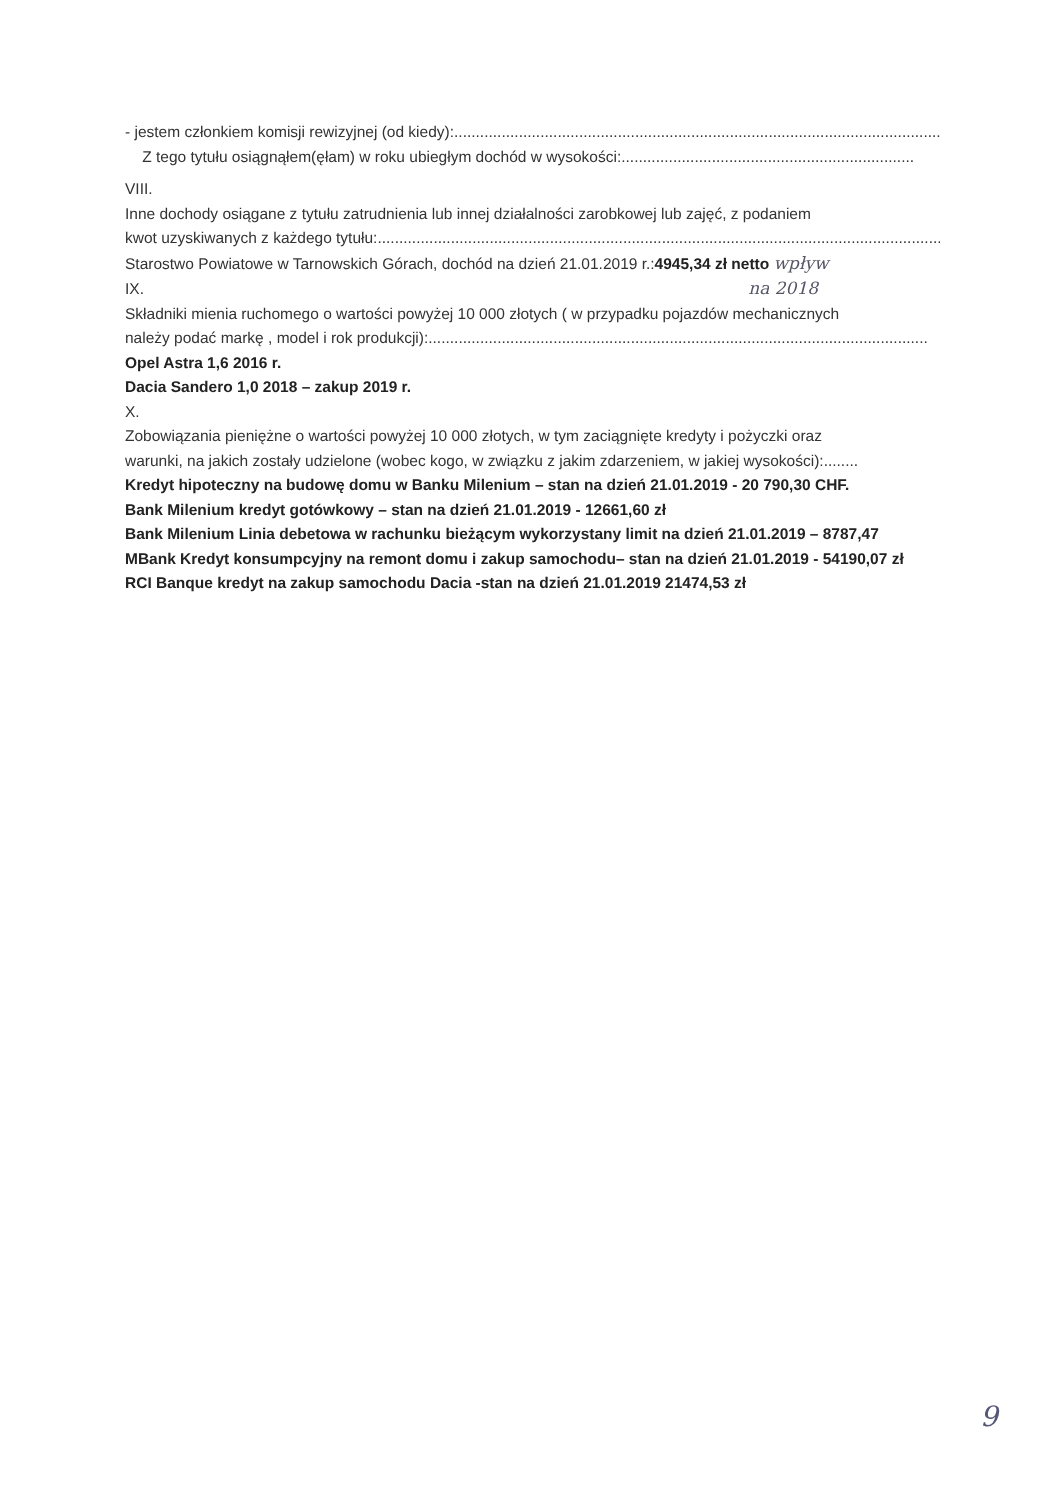- jestem członkiem komisji rewizyjnej (od kiedy):....................................................................................................................
Z tego tytułu osiągnąłem(ęłam) w roku ubiegłym dochód w wysokości:....................................................................
VIII.
Inne dochody osiągane z tytułu zatrudnienia lub innej działalności zarobkowej lub zajęć, z podaniem
kwot uzyskiwanych z każdego tytułu:.............................................................................................................................................
Starostwo Powiatowe w Tarnowskich Górach, dochód na dzień 21.01.2019 r.:4945,34 zł netto wpływ
IX. na 2018
Składniki mienia ruchomego o wartości powyżej 10 000 złotych ( w przypadku pojazdów mechanicznych
należy podać markę , model i rok produkcji):....................................................................................................................
Opel Astra 1,6 2016 r.
Dacia Sandero 1,0 2018 – zakup 2019 r.
X.
Zobowiązania pieniężne o wartości powyżej 10 000 złotych, w tym zaciągnięte kredyty i pożyczki oraz
warunki, na jakich zostały udzielone (wobec kogo, w związku z jakim zdarzeniem, w jakiej wysokości):........
Kredyt hipoteczny na budowę domu w Banku Milenium – stan na dzień 21.01.2019 - 20 790,30 CHF.
Bank Milenium kredyt gotówkowy – stan na dzień 21.01.2019 - 12661,60 zł
Bank Milenium Linia debetowa w rachunku bieżącym wykorzystany limit na dzień 21.01.2019 – 8787,47
MBank Kredyt konsumpcyjny na remont domu i zakup samochodu– stan na dzień 21.01.2019 - 54190,07 zł
RCI Banque kredyt na zakup samochodu Dacia -stan na dzień 21.01.2019 21474,53 zł
9